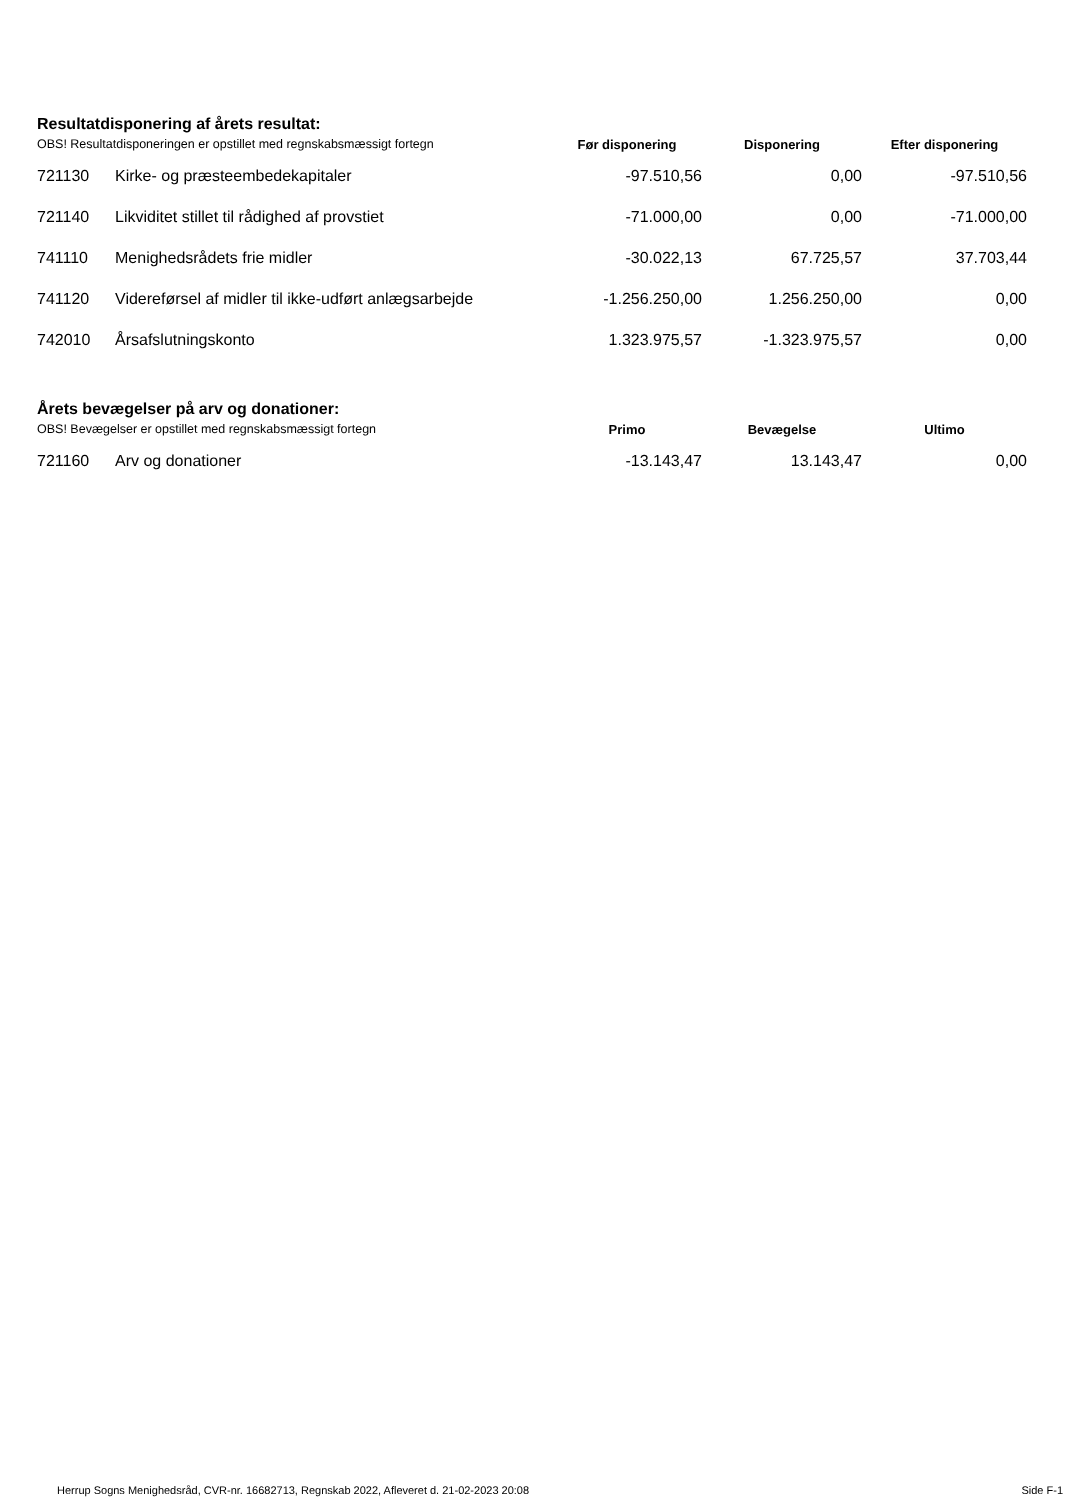Resultatdisponering af årets resultat:
| OBS! Resultatdisponeringen er opstillet med regnskabsmæssigt fortegn | | Før disponering | Disponering | Efter disponering |
| --- | --- | --- | --- | --- |
| 721130 | Kirke- og præsteembedekapitaler | -97.510,56 | 0,00 | -97.510,56 |
| 721140 | Likviditet stillet til rådighed af provstiet | -71.000,00 | 0,00 | -71.000,00 |
| 741110 | Menighedsrådets frie midler | -30.022,13 | 67.725,57 | 37.703,44 |
| 741120 | Videreførsel af midler til ikke-udført anlægsarbejde | -1.256.250,00 | 1.256.250,00 | 0,00 |
| 742010 | Årsafslutningskonto | 1.323.975,57 | -1.323.975,57 | 0,00 |
Årets bevægelser på arv og donationer:
| OBS! Bevægelser er opstillet med regnskabsmæssigt fortegn | | Primo | Bevægelse | Ultimo |
| --- | --- | --- | --- | --- |
| 721160 | Arv og donationer | -13.143,47 | 13.143,47 | 0,00 |
Herrup Sogns Menighedsråd, CVR-nr. 16682713, Regnskab 2022, Afleveret d. 21-02-2023 20:08 Side F-1